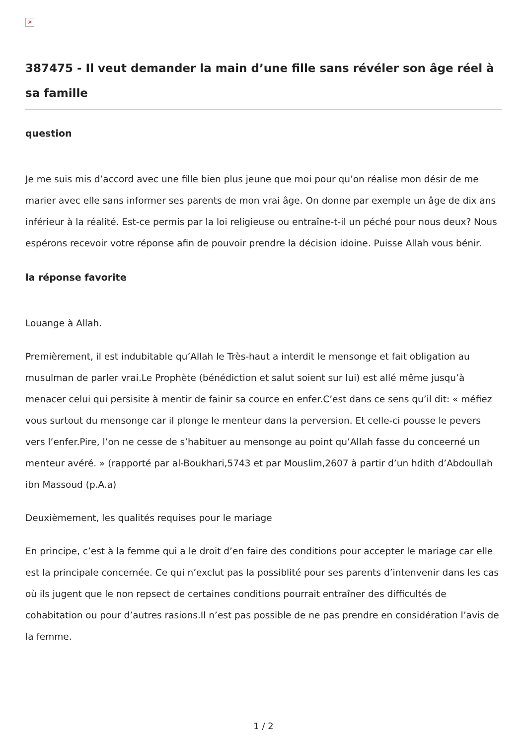×
387475 - Il veut demander la main d’une fille sans révéler son âge réel à sa famille
question
Je me suis mis d’accord avec une fille bien plus jeune que moi pour qu’on réalise mon désir de me marier avec elle sans informer ses parents de mon vrai âge. On donne par exemple un âge de dix ans inférieur à la réalité. Est-ce permis par la loi religieuse ou entraîne-t-il un péché pour nous deux? Nous espérons recevoir votre réponse afin de pouvoir prendre la décision idoine. Puisse Allah vous bénir.
la réponse favorite
Louange à Allah.
Premièrement, il est indubitable qu’Allah le Très-haut a interdit le mensonge et fait obligation au musulman de parler vrai.Le Prophète (bénédiction et salut soient sur lui) est allé même jusqu’à menacer celui qui persisite à mentir de fainir sa cource en enfer.C’est dans ce sens qu’il dit: « méfiez vous surtout du mensonge car il plonge le menteur dans la perversion. Et celle-ci pousse le pevers vers l’enfer.Pire, l’on ne cesse de s’habituer au mensonge au point qu’Allah fasse du conceerné un menteur avéré. » (rapporté par al-Boukhari,5743 et par Mouslim,2607 à partir d’un hdith d’Abdoullah ibn Massoud (p.A.a)
Deuxièmement, les qualités requises pour le mariage
En principe, c’est à la femme qui a le droit d’en faire des conditions pour accepter le mariage car elle est la principale concernée. Ce qui n’exclut pas la possiblité pour ses parents d’intenvenir dans les cas où ils jugent que le non repsect de certaines conditions pourrait entraîner des difficultés de cohabitation ou pour d’autres rasions.Il n’est pas possible de ne pas prendre en considération l’avis de la femme.
1 / 2